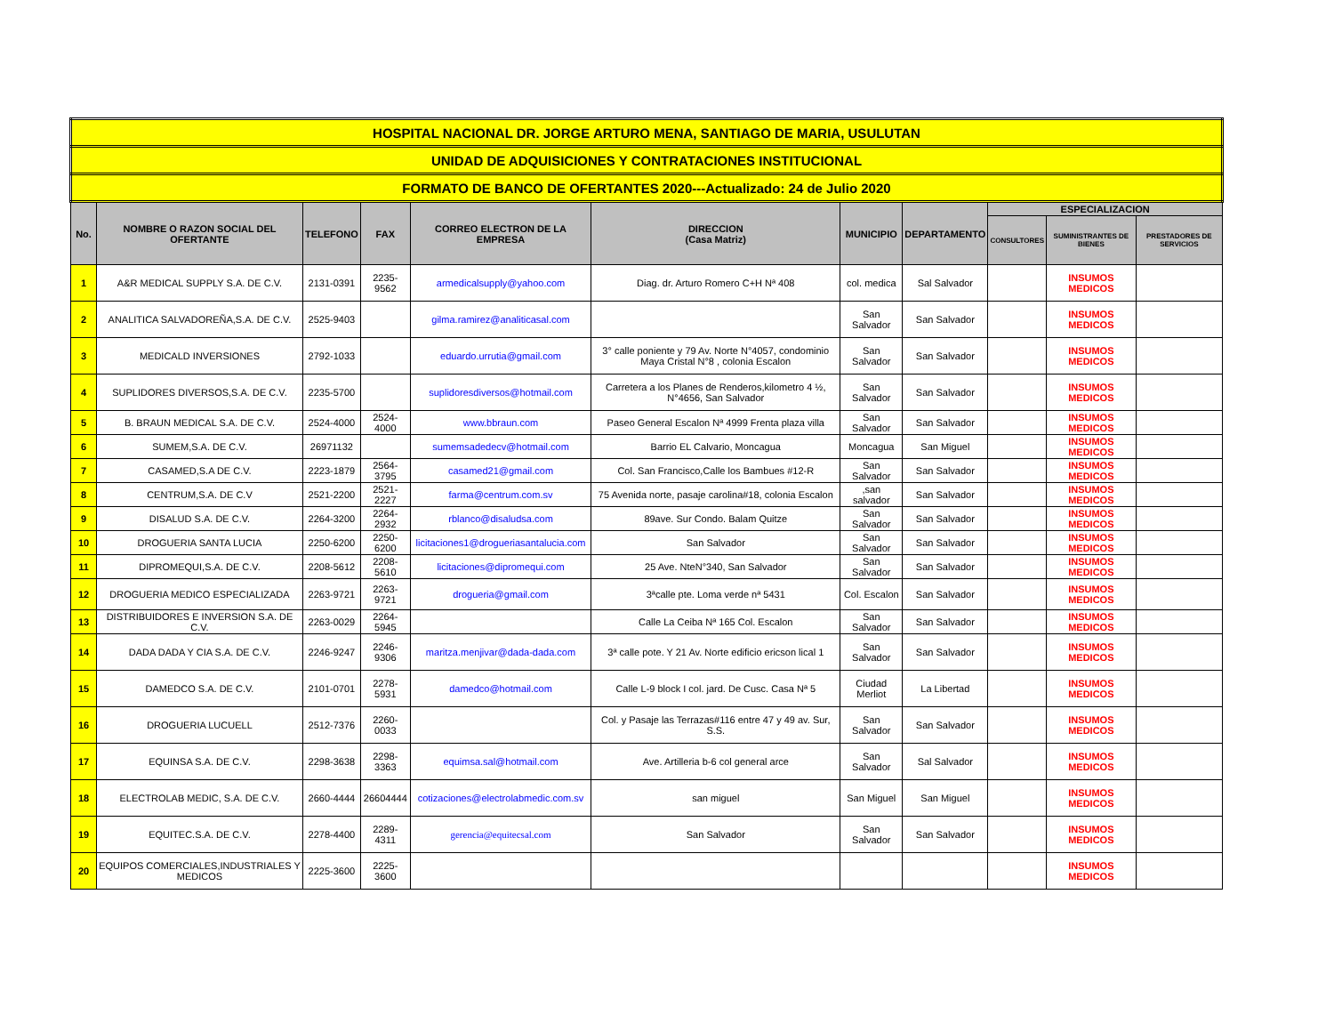| HOSPITAL NACIONAL DR. JORGE ARTURO MENA, SANTIAGO DE MARIA, USULUTAN | | | | | | | | | | |
| UNIDAD DE ADQUISICIONES Y CONTRATACIONES INSTITUCIONAL | | | | | | | | | | |
| FORMATO DE BANCO DE OFERTANTES 2020---Actualizado: 24 de Julio 2020 | | | | | | | | | | |
| No. | NOMBRE O RAZON SOCIAL DEL OFERTANTE | TELEFONO | FAX | CORREO ELECTRON DE LA EMPRESA | DIRECCION (Casa Matriz) | MUNICIPIO | DEPARTAMENTO | ESPECIALIZACION | | |
| | | | | | | | | CONSULTORES | SUMINISTRANTES DE BIENES | PRESTADORES DE SERVICIOS |
| 1 | A&R MEDICAL SUPPLY S.A. DE C.V. | 2131-0391 | 2235-9562 | armedicalsupply@yahoo.com | Diag. dr. Arturo Romero C+H Nª 408 | col. medica | Sal Salvador | | INSUMOS MEDICOS | |
| 2 | ANALITICA SALVADOREÑA,S.A. DE C.V. | 2525-9403 | | gilma.ramirez@analiticasal.com | | San Salvador | San Salvador | | INSUMOS MEDICOS | |
| 3 | MEDICALD INVERSIONES | 2792-1033 | | eduardo.urrutia@gmail.com | 3° calle poniente y 79 Av. Norte N°4057, condominio Maya Cristal N°8 , colonia Escalon | San Salvador | San Salvador | | INSUMOS MEDICOS | |
| 4 | SUPLIDORES DIVERSOS,S.A. DE C.V. | 2235-5700 | | suplidoresdiversos@hotmail.com | Carretera a los Planes de Renderos,kilometro 4 ½, N°4656, San Salvador | San Salvador | San Salvador | | INSUMOS MEDICOS | |
| 5 | B. BRAUN MEDICAL S.A. DE C.V. | 2524-4000 | 2524-4000 | www.bbraun.com | Paseo General Escalon Nª 4999 Frenta plaza villa | San Salvador | San Salvador | | INSUMOS MEDICOS | |
| 6 | SUMEM,S.A. DE C.V. | 26971132 | | sumemsadedecv@hotmail.com | Barrio EL Calvario, Moncagua | Moncagua | San Miguel | | INSUMOS MEDICOS | |
| 7 | CASAMED,S.A DE C.V. | 2223-1879 | 2564-3795 | casamed21@gmail.com | Col. San Francisco,Calle los Bambues #12-R | San Salvador | San Salvador | | INSUMOS MEDICOS | |
| 8 | CENTRUM,S.A. DE C.V | 2521-2200 | 2521-2227 | farma@centrum.com.sv | 75 Avenida norte, pasaje carolina#18, colonia Escalon | ,san salvador | San Salvador | | INSUMOS MEDICOS | |
| 9 | DISALUD S.A. DE C.V. | 2264-3200 | 2264-2932 | rblanco@disaludsa.com | 89ave. Sur Condo. Balam Quitze | San Salvador | San Salvador | | INSUMOS MEDICOS | |
| 10 | DROGUERIA SANTA LUCIA | 2250-6200 | 2250-6200 | licitaciones1@drogueriasantalucia.com | San Salvador | San Salvador | San Salvador | | INSUMOS MEDICOS | |
| 11 | DIPROMEQUI,S.A. DE C.V. | 2208-5612 | 2208-5610 | licitaciones@dipromequi.com | 25 Ave. NteN°340, San Salvador | San Salvador | San Salvador | | INSUMOS MEDICOS | |
| 12 | DROGUERIA MEDICO ESPECIALIZADA | 2263-9721 | 2263-9721 | drogueria@gmail.com | 3ªcalle pte. Loma verde nª 5431 | Col. Escalon | San Salvador | | INSUMOS MEDICOS | |
| 13 | DISTRIBUIDORES E INVERSION S.A. DE C.V. | 2263-0029 | 2264-5945 | | Calle La Ceiba Nª 165 Col. Escalon | San Salvador | San Salvador | | INSUMOS MEDICOS | |
| 14 | DADA DADA Y CIA S.A. DE C.V. | 2246-9247 | 2246-9306 | maritza.menjivar@dada-dada.com | 3ª calle pote. Y 21 Av. Norte edificio ericson lical 1 | San Salvador | San Salvador | | INSUMOS MEDICOS | |
| 15 | DAMEDCO S.A. DE C.V. | 2101-0701 | 2278-5931 | damedco@hotmail.com | Calle L-9 block I col. jard. De Cusc. Casa Nª 5 | Ciudad Merliot | La Libertad | | INSUMOS MEDICOS | |
| 16 | DROGUERIA LUCUELL | 2512-7376 | 2260-0033 | | Col. y Pasaje las Terrazas#116 entre 47 y 49 av. Sur, S.S. | San Salvador | San Salvador | | INSUMOS MEDICOS | |
| 17 | EQUINSA S.A. DE C.V. | 2298-3638 | 2298-3363 | equimsa.sal@hotmail.com | Ave. Artilleria b-6 col general arce | San Salvador | Sal Salvador | | INSUMOS MEDICOS | |
| 18 | ELECTROLAB MEDIC, S.A. DE C.V. | 2660-4444 | 26604444 | cotizaciones@electrolabmedic.com.sv | san miguel | San Miguel | San Miguel | | INSUMOS MEDICOS | |
| 19 | EQUITEC.S.A. DE C.V. | 2278-4400 | 2289-4311 | gerencia@equitecsal.com | San Salvador | San Salvador | San Salvador | | INSUMOS MEDICOS | |
| 20 | EQUIPOS COMERCIALES,INDUSTRIALES Y MEDICOS | 2225-3600 | 2225-3600 | | | | | | INSUMOS MEDICOS | |